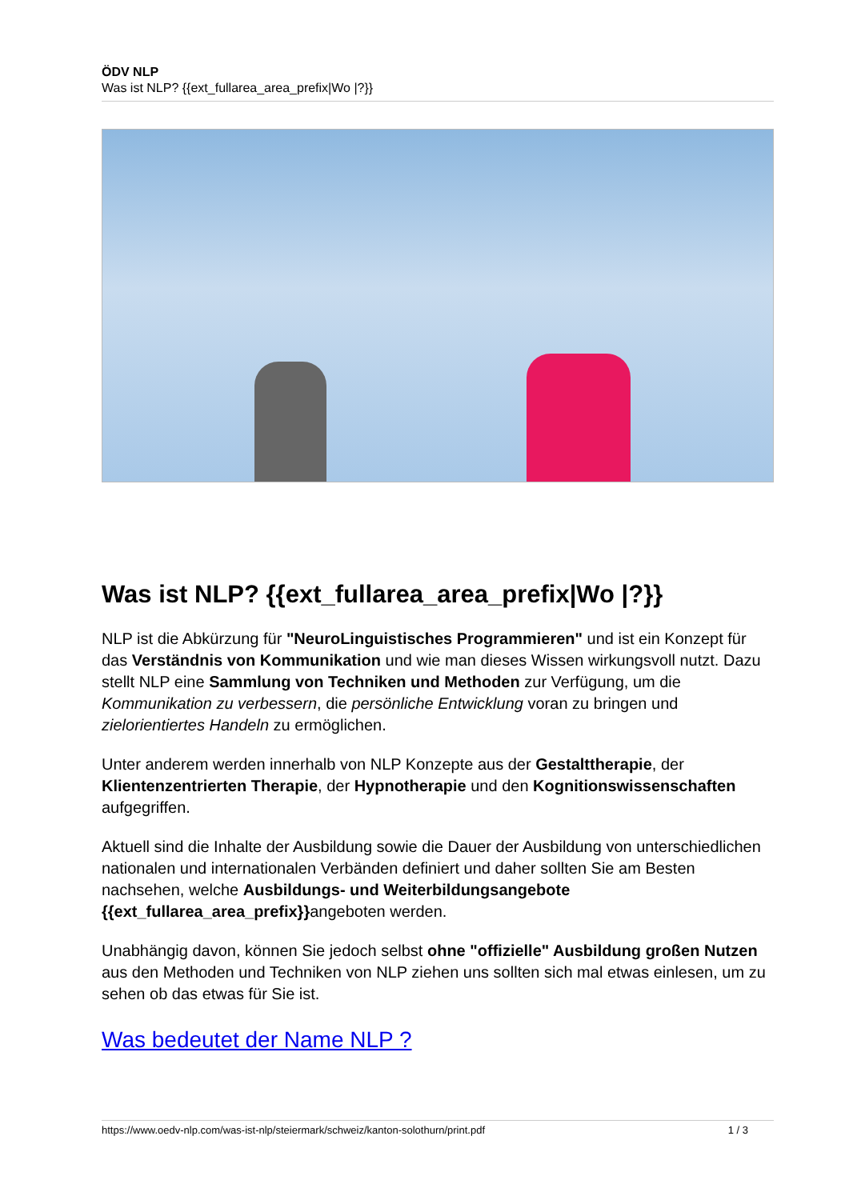ÖDV NLP
Was ist NLP? {{ext_fullarea_area_prefix|Wo |?}}
Was ist NLP? {{ext_fullarea_area_prefix|Wo |?}}
NLP ist die Abkürzung für "NeuroLinguistisches Programmieren" und ist ein Konzept für das Verständnis von Kommunikation und wie man dieses Wissen wirkungsvoll nutzt. Dazu stellt NLP eine Sammlung von Techniken und Methoden zur Verfügung, um die Kommunikation zu verbessern, die persönliche Entwicklung voran zu bringen und zielorientiertes Handeln zu ermöglichen.
Unter anderem werden innerhalb von NLP Konzepte aus der Gestalttherapie, der Klientenzentrierten Therapie, der Hypnotherapie und den Kognitionswissenschaften aufgegriffen.
Aktuell sind die Inhalte der Ausbildung sowie die Dauer der Ausbildung von unterschiedlichen nationalen und internationalen Verbänden definiert und daher sollten Sie am Besten nachsehen, welche Ausbildungs- und Weiterbildungsangebote {{ext_fullarea_area_prefix}}angeboten werden.
Unabhängig davon, können Sie jedoch selbst ohne "offizielle" Ausbildung großen Nutzen aus den Methoden und Techniken von NLP ziehen uns sollten sich mal etwas einlesen, um zu sehen ob das etwas für Sie ist.
Was bedeutet der Name NLP ?
https://www.oedv-nlp.com/was-ist-nlp/steiermark/schweiz/kanton-solothurn/print.pdf 1 / 3